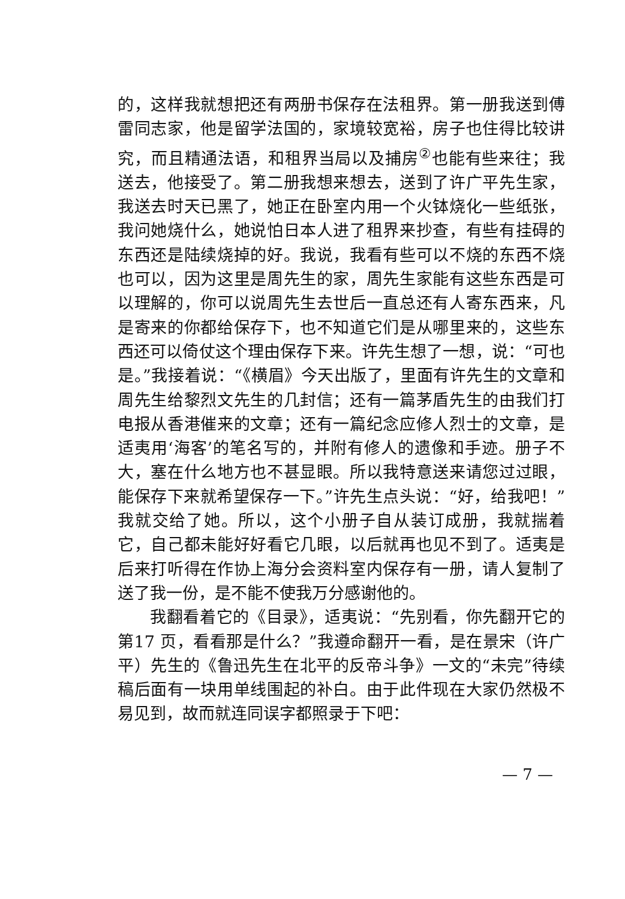的，这样我就想把还有两册书保存在法租界。第一册我送到傅雷同志家，他是留学法国的，家境较宽裕，房子也住得比较讲究，而且精通法语，和租界当局以及捕房<sup>②</sup>也能有些来往；我送去，他接受了。第二册我想来想去，送到了许广平先生家，我送去时天已黑了，她正在卧室内用一个火钵烧化一些纸张，我问她烧什么，她说怕日本人进了租界来抄查，有些有挂碍的东西还是陆续烧掉的好。我说，我看有些可以不烧的东西不烧也可以，因为这里是周先生的家，周先生家能有这些东西是可以理解的，你可以说周先生去世后一直总还有人寄东西来，凡是寄来的你都给保存下，也不知道它们是从哪里来的，这些东西还可以倚仗这个理由保存下来。许先生想了一想，说：“可也是。”我接着说：“《横眉》今天出版了，里面有许先生的文章和周先生给黎烈文先生的几封信；还有一篇茅盾先生的由我们打电报从香港催来的文章；还有一篇纪念应修人烈士的文章，是适夷用‘海客’的笔名写的，并附有修人的遗像和手迹。册子不大，塞在什么地方也不甚显眼。所以我特意送来请您过过眼，能保存下来就希望保存一下。”许先生点头说：“好，给我吧！”我就交给了她。所以，这个小册子自从装订成册，我就揣着它，自己都未能好好看它几眼，以后就再也见不到了。适夷是后来打听得在作协上海分会资料室内保存有一册，请人复制了送了我一份，是不能不使我万分感谢他的。
我翻看着它的《目录》，适夷说：“先别看，你先翻开它的第17 页，看看那是什么？”我遵命翻开一看，是在景宋（许广平）先生的《鲁迅先生在北平的反帝斗争》一文的“未完”待续稿后面有一块用单线围起的补白。由于此件现在大家仍然极不易见到，故而就连同误字都照录于下吧：
— 7 —